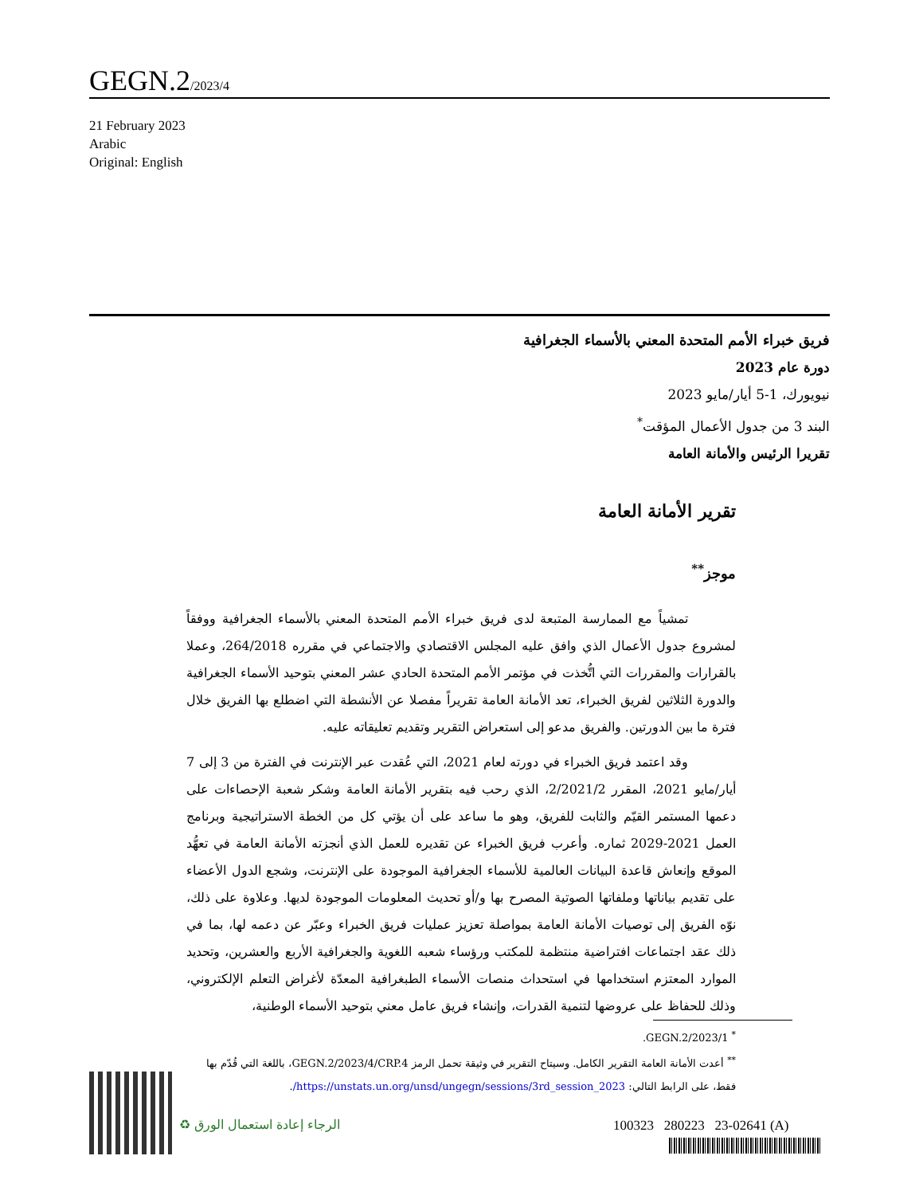GEGN.2/2023/4
21 February 2023
Arabic
Original: English
فريق خبراء الأمم المتحدة المعني بالأسماء الجغرافية
دورة عام 2023
نيويورك، 1-5 أيار/مايو 2023
البند 3 من جدول الأعمال المؤقت<sup>*</sup>
تقريرا الرئيس والأمانة العامة
تقرير الأمانة العامة
موجز<sup>**</sup>
تمشياً مع الممارسة المتبعة لدى فريق خبراء الأمم المتحدة المعني بالأسماء الجغرافية ووفقاً لمشروع جدول الأعمال الذي وافق عليه المجلس الاقتصادي والاجتماعي في مقرره 264/2018، وعملا بالقرارات والمقررات التي اتُّخذت في مؤتمر الأمم المتحدة الحادي عشر المعني بتوحيد الأسماء الجغرافية والدورة الثلاثين لفريق الخبراء، تعد الأمانة العامة تقريراً مفصلا عن الأنشطة التي اضطلع بها الفريق خلال فترة ما بين الدورتين. والفريق مدعو إلى استعراض التقرير وتقديم تعليقاته عليه.
وقد اعتمد فريق الخبراء في دورته لعام 2021، التي عُقدت عبر الإنترنت في الفترة من 3 إلى 7 أيار/مايو 2021، المقرر 2/2021/2، الذي رحب فيه بتقرير الأمانة العامة وشكر شعبة الإحصاءات على دعمها المستمر القيّم والثابت للفريق، وهو ما ساعد على أن يؤتي كل من الخطة الاستراتيجية وبرنامج العمل 2021-2029 ثماره. وأعرب فريق الخبراء عن تقديره للعمل الذي أنجزته الأمانة العامة في تعهُّد الموقع وإنعاش قاعدة البيانات العالمية للأسماء الجغرافية الموجودة على الإنترنت، وشجع الدول الأعضاء على تقديم بياناتها وملفاتها الصوتية المصرح بها و/أو تحديث المعلومات الموجودة لديها. وعلاوة على ذلك، نوّه الفريق إلى توصيات الأمانة العامة بمواصلة تعزيز عمليات فريق الخبراء وعبّر عن دعمه لها، بما في ذلك عقد اجتماعات افتراضية منتظمة للمكتب ورؤساء شعبه اللغوية والجغرافية الأربع والعشرين، وتحديد الموارد المعتزم استخدامها في استحداث منصات الأسماء الطبغرافية المعدّة لأغراض التعلم الإلكتروني، وذلك للحفاظ على عروضها لتنمية القدرات، وإنشاء فريق عامل معني بتوحيد الأسماء الوطنية،
<sup>*</sup> GEGN.2/2023/1.
<sup>**</sup> أعدت الأمانة العامة التقرير الكامل. وسيتاح التقرير في وثيقة تحمل الرمز GEGN.2/2023/4/CRP.4، باللغة التي قُدّم بها فقط، على الرابط التالي: https://unstats.un.org/unsd/ungegn/sessions/3rd_session_2023/.
♻ الرجاء إعادة استعمال الورق 100323 280223 23-02641 (A)